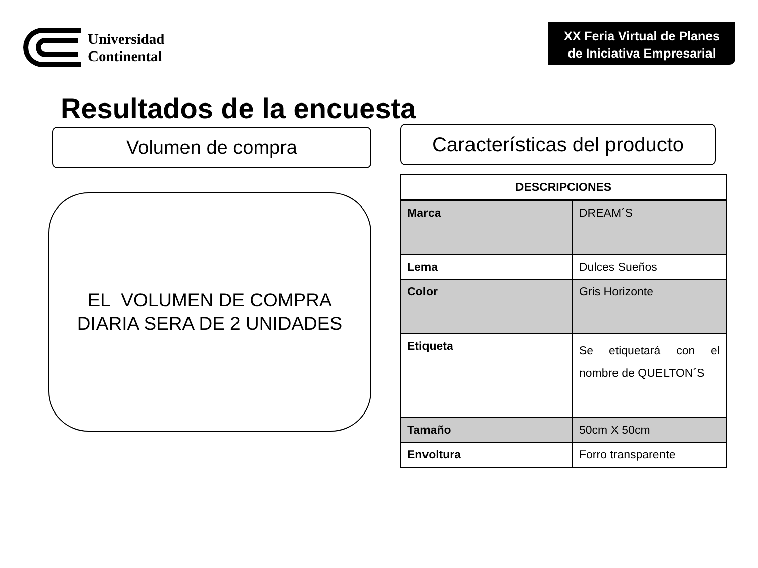Universidad
Continental
XX Feria Virtual de Planes de Iniciativa Empresarial
Resultados de la encuesta
Volumen de compra
EL VOLUMEN DE COMPRA
DIARIA SERA DE 2 UNIDADES
Características del producto
| DESCRIPCIONES | |
| --- | --- |
| Marca | DREAM´S |
| Lema | Dulces Sueños |
| Color | Gris Horizonte |
| Etiqueta | Se etiquetará con el nombre de QUELTON´S |
| Tamaño | 50cm X 50cm |
| Envoltura | Forro transparente |